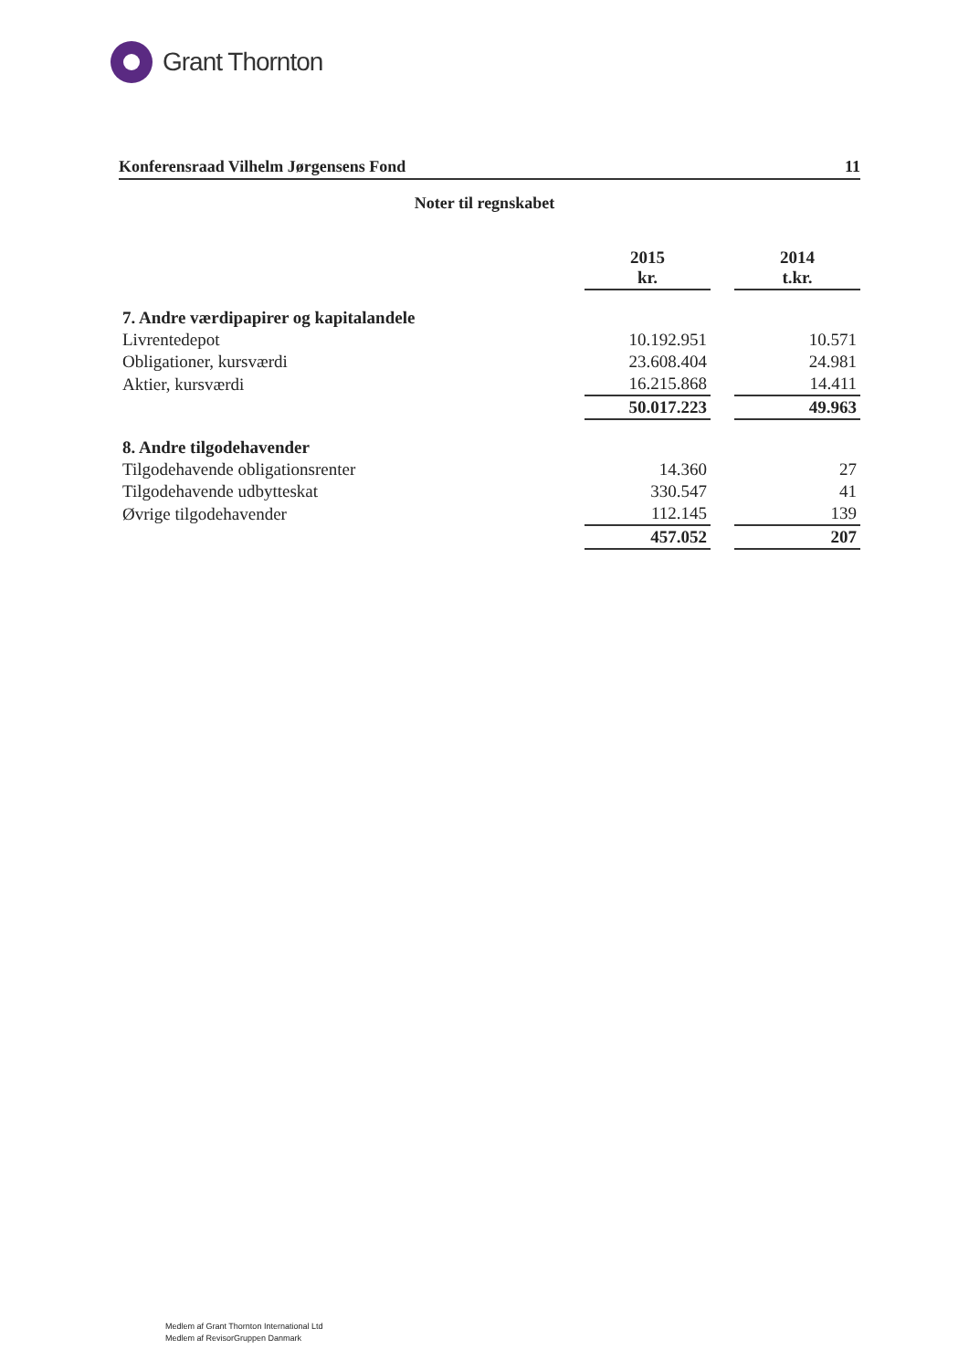Grant Thornton
Konferensraad Vilhelm Jørgensens Fond 11
Noter til regnskabet
| | 2015 kr. | | 2014 t.kr. |
| --- | --- | --- | --- |
| 7. Andre værdipapirer og kapitalandele | | | |
| Livrentedepot | 10.192.951 | | 10.571 |
| Obligationer, kursværdi | 23.608.404 | | 24.981 |
| Aktier, kursværdi | 16.215.868 | | 14.411 |
| | 50.017.223 | | 49.963 |
| 8. Andre tilgodehavender | | | |
| Tilgodehavende obligationsrenter | 14.360 | | 27 |
| Tilgodehavende udbytteskat | 330.547 | | 41 |
| Øvrige tilgodehavender | 112.145 | | 139 |
| | 457.052 | | 207 |
Medlem af Grant Thornton International Ltd
Medlem af RevisorGruppen Danmark